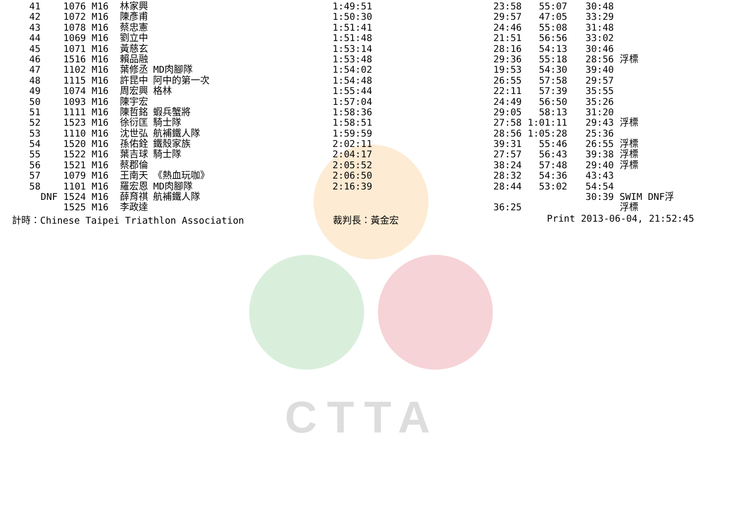CTTA
| 41 | 1076 M16 | 林家興 | | 1:49:51 | 23:58 | 55:07 | 30:48 | |
| 42 | 1072 M16 | 陳彥甫 | | 1:50:30 | 29:57 | 47:05 | 33:29 | |
| 43 | 1078 M16 | 蔡忠憲 | | 1:51:41 | 24:46 | 55:08 | 31:48 | |
| 44 | 1069 M16 | 劉立中 | | 1:51:48 | 21:51 | 56:56 | 33:02 | |
| 45 | 1071 M16 | 黃慈玄 | | 1:53:14 | 28:16 | 54:13 | 30:46 | |
| 46 | 1516 M16 | 賴品融 | | 1:53:48 | 29:36 | 55:18 | 28:56 | 浮標 |
| 47 | 1102 M16 | 葉修丞 | MD肉腳隊 | 1:54:02 | 19:53 | 54:30 | 39:40 | |
| 48 | 1115 M16 | 許昆中 | 阿中的第一次 | 1:54:48 | 26:55 | 57:58 | 29:57 | |
| 49 | 1074 M16 | 周宏興 | 格林 | 1:55:44 | 22:11 | 57:39 | 35:55 | |
| 50 | 1093 M16 | 陳宇宏 | | 1:57:04 | 24:49 | 56:50 | 35:26 | |
| 51 | 1111 M16 | 陳哲銘 | 蝦兵蟹將 | 1:58:36 | 29:05 | 58:13 | 31:20 | |
| 52 | 1523 M16 | 徐衍匡 | 騎士隊 | 1:58:51 | 27:58 | 1:01:11 | 29:43 | 浮標 |
| 53 | 1110 M16 | 沈世弘 | 航補鐵人隊 | 1:59:59 | 28:56 | 1:05:28 | 25:36 | |
| 54 | 1520 M16 | 孫佑銓 | 鐵殼家族 | 2:02:11 | 39:31 | 55:46 | 26:55 | 浮標 |
| 55 | 1522 M16 | 葉吉球 | 騎士隊 | 2:04:17 | 27:57 | 56:43 | 39:38 | 浮標 |
| 56 | 1521 M16 | 蔡郡倫 | | 2:05:52 | 38:24 | 57:48 | 29:40 | 浮標 |
| 57 | 1079 M16 | 王南天 | 《熱血玩咖》 | 2:06:50 | 28:32 | 54:36 | 43:43 | |
| 58 | 1101 M16 | 羅宏恩 | MD肉腳隊 | 2:16:39 | 28:44 | 53:02 | 54:54 | |
| | DNF 1524 M16 | 薛育祺 | 航補鐵人隊 | | | | 30:39 | SWIM DNF浮 |
| | 1525 M16 | 李政達 | | | 36:25 | | | 浮標 |
計時：Chinese Taipei Triathlon Association 裁判長：黃金宏 Print 2013-06-04, 21:52:45